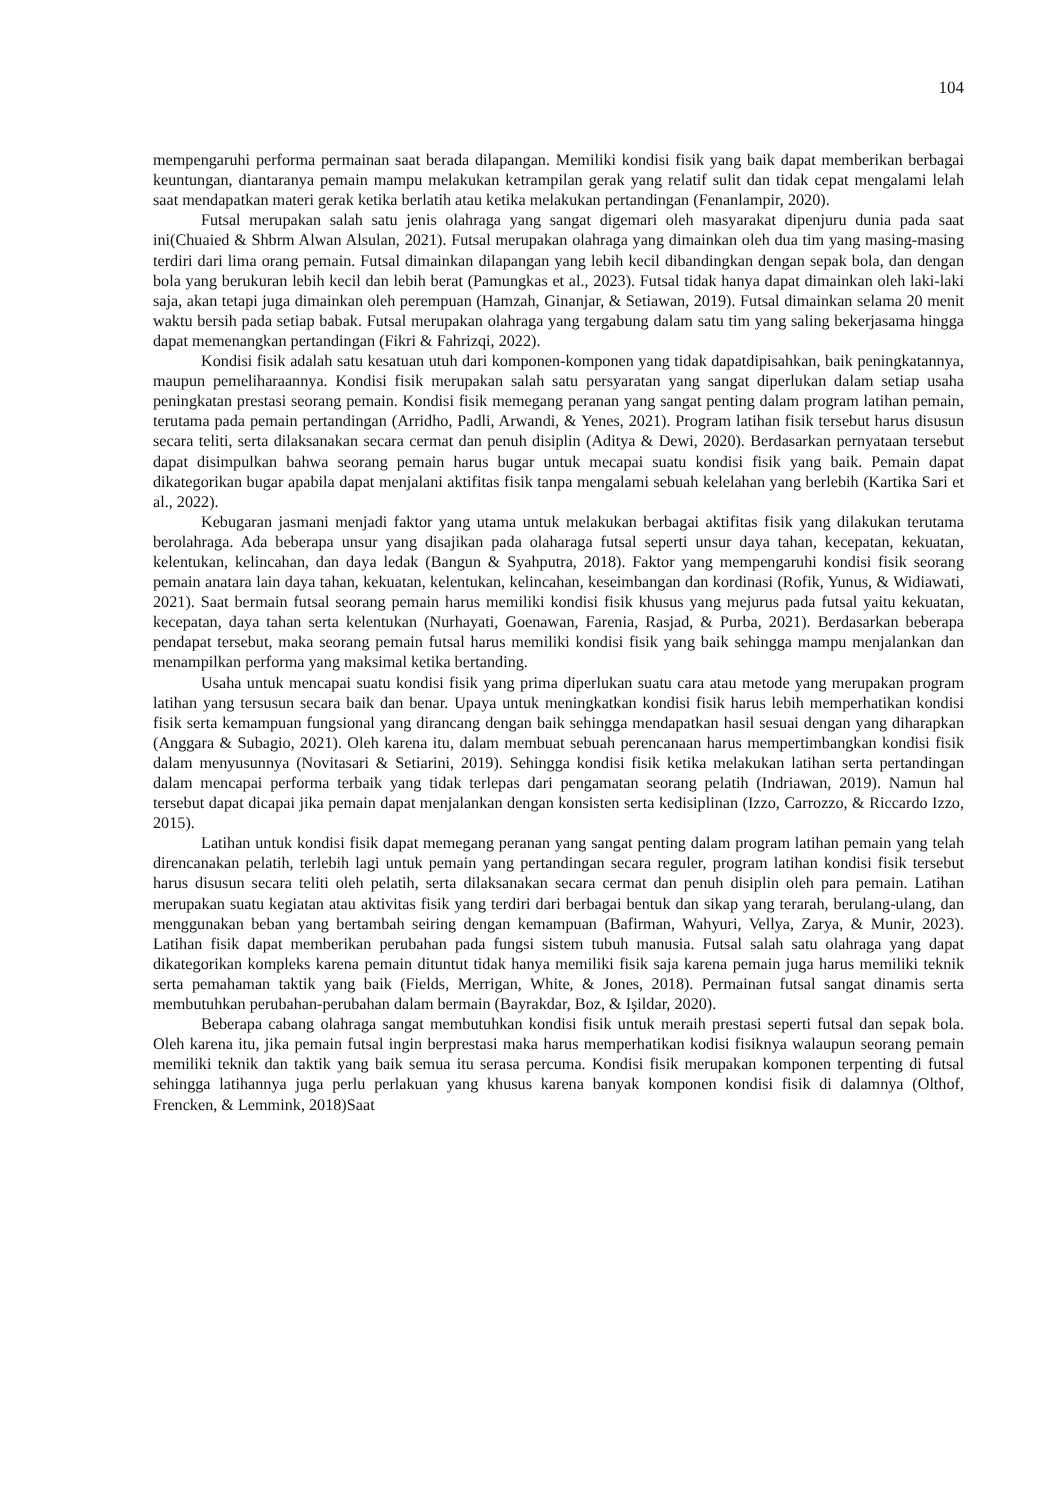104
mempengaruhi performa permainan saat berada dilapangan. Memiliki kondisi fisik yang baik dapat memberikan berbagai keuntungan, diantaranya pemain mampu melakukan ketrampilan gerak yang relatif sulit dan tidak cepat mengalami lelah saat mendapatkan materi gerak ketika berlatih atau ketika melakukan pertandingan (Fenanlampir, 2020).
Futsal merupakan salah satu jenis olahraga yang sangat digemari oleh masyarakat dipenjuru dunia pada saat ini(Chuaied & Shbrm Alwan Alsulan, 2021). Futsal merupakan olahraga yang dimainkan oleh dua tim yang masing-masing terdiri dari lima orang pemain. Futsal dimainkan dilapangan yang lebih kecil dibandingkan dengan sepak bola, dan dengan bola yang berukuran lebih kecil dan lebih berat (Pamungkas et al., 2023). Futsal tidak hanya dapat dimainkan oleh laki-laki saja, akan tetapi juga dimainkan oleh perempuan (Hamzah, Ginanjar, & Setiawan, 2019). Futsal dimainkan selama 20 menit waktu bersih pada setiap babak. Futsal merupakan olahraga yang tergabung dalam satu tim yang saling bekerjasama hingga dapat memenangkan pertandingan (Fikri & Fahrizqi, 2022).
Kondisi fisik adalah satu kesatuan utuh dari komponen-komponen yang tidak dapatdipisahkan, baik peningkatannya, maupun pemeliharaannya. Kondisi fisik merupakan salah satu persyaratan yang sangat diperlukan dalam setiap usaha peningkatan prestasi seorang pemain. Kondisi fisik memegang peranan yang sangat penting dalam program latihan pemain, terutama pada pemain pertandingan (Arridho, Padli, Arwandi, & Yenes, 2021). Program latihan fisik tersebut harus disusun secara teliti, serta dilaksanakan secara cermat dan penuh disiplin (Aditya & Dewi, 2020). Berdasarkan pernyataan tersebut dapat disimpulkan bahwa seorang pemain harus bugar untuk mecapai suatu kondisi fisik yang baik. Pemain dapat dikategorikan bugar apabila dapat menjalani aktifitas fisik tanpa mengalami sebuah kelelahan yang berlebih (Kartika Sari et al., 2022).
Kebugaran jasmani menjadi faktor yang utama untuk melakukan berbagai aktifitas fisik yang dilakukan terutama berolahraga. Ada beberapa unsur yang disajikan pada olaharaga futsal seperti unsur daya tahan, kecepatan, kekuatan, kelentukan, kelincahan, dan daya ledak (Bangun & Syahputra, 2018). Faktor yang mempengaruhi kondisi fisik seorang pemain anatara lain daya tahan, kekuatan, kelentukan, kelincahan, keseimbangan dan kordinasi (Rofik, Yunus, & Widiawati, 2021). Saat bermain futsal seorang pemain harus memiliki kondisi fisik khusus yang mejurus pada futsal yaitu kekuatan, kecepatan, daya tahan serta kelentukan (Nurhayati, Goenawan, Farenia, Rasjad, & Purba, 2021). Berdasarkan beberapa pendapat tersebut, maka seorang pemain futsal harus memiliki kondisi fisik yang baik sehingga mampu menjalankan dan menampilkan performa yang maksimal ketika bertanding.
Usaha untuk mencapai suatu kondisi fisik yang prima diperlukan suatu cara atau metode yang merupakan program latihan yang tersusun secara baik dan benar. Upaya untuk meningkatkan kondisi fisik harus lebih memperhatikan kondisi fisik serta kemampuan fungsional yang dirancang dengan baik sehingga mendapatkan hasil sesuai dengan yang diharapkan (Anggara & Subagio, 2021). Oleh karena itu, dalam membuat sebuah perencanaan harus mempertimbangkan kondisi fisik dalam menyusunnya (Novitasari & Setiarini, 2019). Sehingga kondisi fisik ketika melakukan latihan serta pertandingan dalam mencapai performa terbaik yang tidak terlepas dari pengamatan seorang pelatih (Indriawan, 2019). Namun hal tersebut dapat dicapai jika pemain dapat menjalankan dengan konsisten serta kedisiplinan (Izzo, Carrozzo, & Riccardo Izzo, 2015).
Latihan untuk kondisi fisik dapat memegang peranan yang sangat penting dalam program latihan pemain yang telah direncanakan pelatih, terlebih lagi untuk pemain yang pertandingan secara reguler, program latihan kondisi fisik tersebut harus disusun secara teliti oleh pelatih, serta dilaksanakan secara cermat dan penuh disiplin oleh para pemain. Latihan merupakan suatu kegiatan atau aktivitas fisik yang terdiri dari berbagai bentuk dan sikap yang terarah, berulang-ulang, dan menggunakan beban yang bertambah seiring dengan kemampuan (Bafirman, Wahyuri, Vellya, Zarya, & Munir, 2023). Latihan fisik dapat memberikan perubahan pada fungsi sistem tubuh manusia. Futsal salah satu olahraga yang dapat dikategorikan kompleks karena pemain dituntut tidak hanya memiliki fisik saja karena pemain juga harus memiliki teknik serta pemahaman taktik yang baik (Fields, Merrigan, White, & Jones, 2018). Permainan futsal sangat dinamis serta membutuhkan perubahan-perubahan dalam bermain (Bayrakdar, Boz, & Işildar, 2020).
Beberapa cabang olahraga sangat membutuhkan kondisi fisik untuk meraih prestasi seperti futsal dan sepak bola. Oleh karena itu, jika pemain futsal ingin berprestasi maka harus memperhatikan kodisi fisiknya walaupun seorang pemain memiliki teknik dan taktik yang baik semua itu serasa percuma. Kondisi fisik merupakan komponen terpenting di futsal sehingga latihannya juga perlu perlakuan yang khusus karena banyak komponen kondisi fisik di dalamnya (Olthof, Frencken, & Lemmink, 2018)Saat